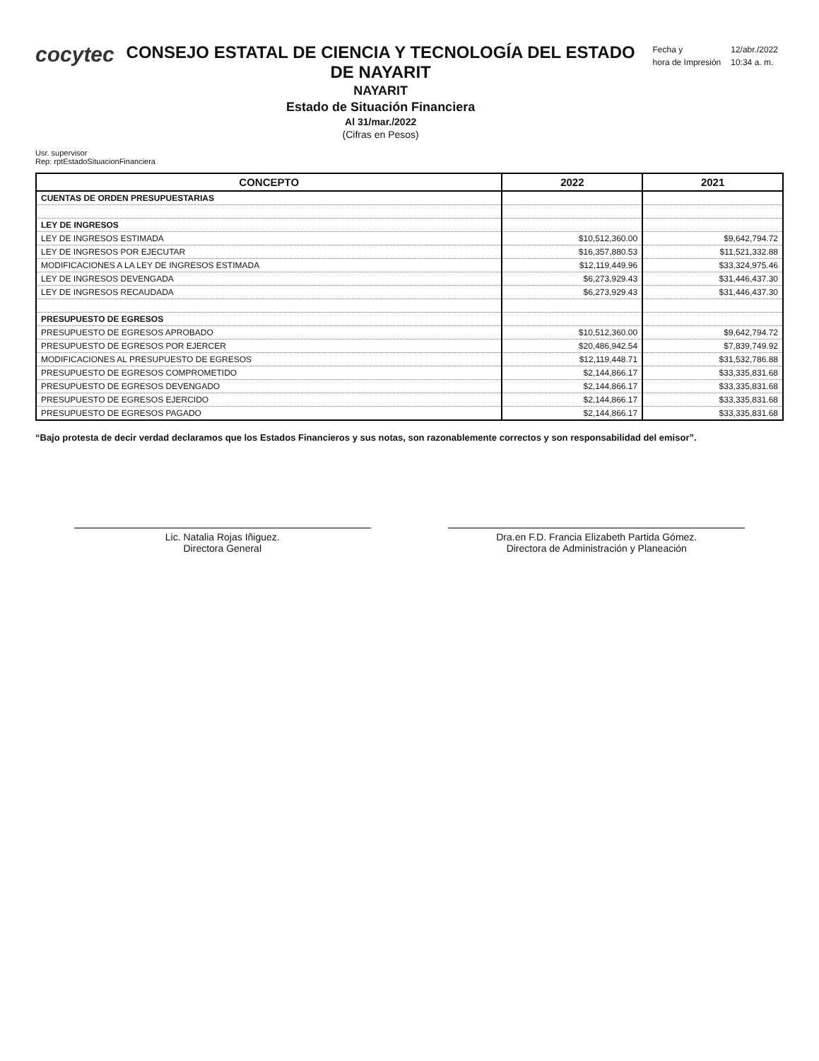cocytec
CONSEJO ESTATAL DE CIENCIA Y TECNOLOGÍA DEL ESTADO DE NAYARIT
NAYARIT
Estado de Situación Financiera
Al 31/mar./2022
(Cifras en Pesos)
| Fecha y | 12/abr./2022 |
| hora de Impresión | 10:34 a. m. |
Usr. supervisor
Rep: rptEstadoSituacionFinanciera
| CONCEPTO | 2022 | 2021 |
| --- | --- | --- |
| CUENTAS DE ORDEN PRESUPUESTARIAS | | |
| LEY DE INGRESOS | | |
| LEY DE INGRESOS ESTIMADA | $10,512,360.00 | $9,642,794.72 |
| LEY DE INGRESOS POR EJECUTAR | $16,357,880.53 | $11,521,332.88 |
| MODIFICACIONES A LA LEY DE INGRESOS ESTIMADA | $12,119,449.96 | $33,324,975.46 |
| LEY DE INGRESOS DEVENGADA | $6,273,929.43 | $31,446,437.30 |
| LEY DE INGRESOS RECAUDADA | $6,273,929.43 | $31,446,437.30 |
| PRESUPUESTO DE EGRESOS | | |
| PRESUPUESTO DE EGRESOS APROBADO | $10,512,360.00 | $9,642,794.72 |
| PRESUPUESTO DE EGRESOS POR EJERCER | $20,486,942.54 | $7,839,749.92 |
| MODIFICACIONES AL PRESUPUESTO DE EGRESOS | $12,119,448.71 | $31,532,786.88 |
| PRESUPUESTO DE EGRESOS COMPROMETIDO | $2,144,866.17 | $33,335,831.68 |
| PRESUPUESTO DE EGRESOS DEVENGADO | $2,144,866.17 | $33,335,831.68 |
| PRESUPUESTO DE EGRESOS EJERCIDO | $2,144,866.17 | $33,335,831.68 |
| PRESUPUESTO DE EGRESOS PAGADO | $2,144,866.17 | $33,335,831.68 |
“Bajo protesta de decir verdad declaramos que los Estados Financieros y sus notas, son razonablemente correctos y son responsabilidad del emisor”.
Lic. Natalia Rojas Iñiguez.
Directora General
Dra.en F.D. Francia Elizabeth Partida Gómez.
Directora de Administración y Planeación